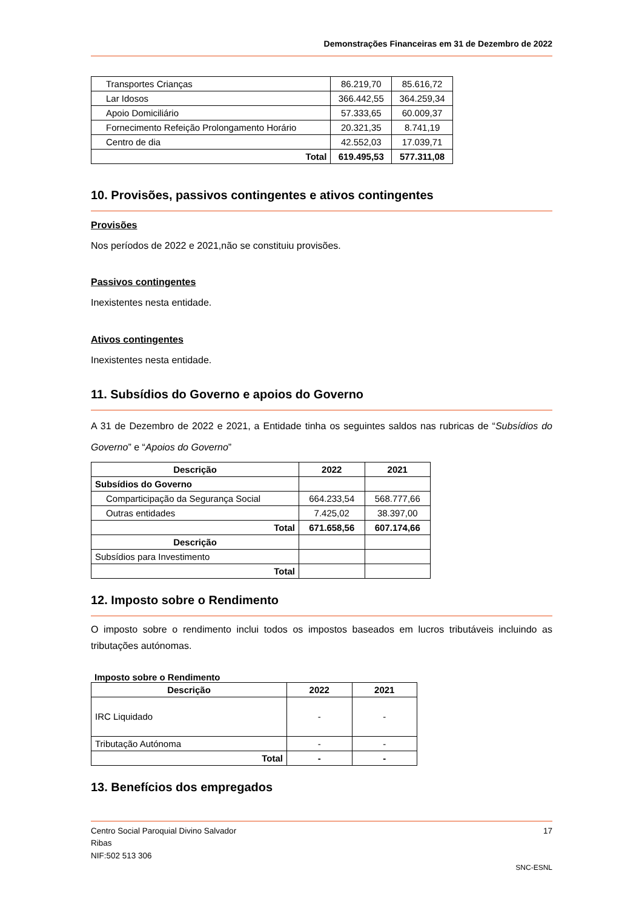Demonstrações Financeiras em 31 de Dezembro de 2022
| Transportes Crianças | 86.219,70 | 85.616,72 |
| Lar Idosos | 366.442,55 | 364.259,34 |
| Apoio Domiciliário | 57.333,65 | 60.009,37 |
| Fornecimento Refeição Prolongamento Horário | 20.321,35 | 8.741,19 |
| Centro de dia | 42.552,03 | 17.039,71 |
| Total | 619.495,53 | 577.311,08 |
10. Provisões, passivos contingentes e ativos contingentes
Provisões
Nos períodos de 2022 e 2021,não se constituiu provisões.
Passivos contingentes
Inexistentes nesta entidade.
Ativos contingentes
Inexistentes nesta entidade.
11. Subsídios do Governo e apoios do Governo
A 31 de Dezembro de 2022 e 2021, a Entidade tinha os seguintes saldos nas rubricas de “Subsídios do Governo” e “Apoios do Governo”
| Descrição | 2022 | 2021 |
| --- | --- | --- |
| Subsídios do Governo | | |
| Comparticipação da Segurança Social | 664.233,54 | 568.777,66 |
| Outras entidades | 7.425,02 | 38.397,00 |
| Total | 671.658,56 | 607.174,66 |
| Descrição | | |
| Subsídios para Investimento | | |
| Total | | |
12. Imposto sobre o Rendimento
O imposto sobre o rendimento inclui todos os impostos baseados em lucros tributáveis incluindo as tributações autónomas.
Imposto sobre o Rendimento
| Descrição | 2022 | 2021 |
| --- | --- | --- |
| IRC Liquidado | - | - |
| Tributação Autónoma | - | - |
| Total | - | - |
13. Benefícios dos empregados
Centro Social Paroquial Divino Salvador 17
Ribas
NIF:502 513 306
SNC-ESNL